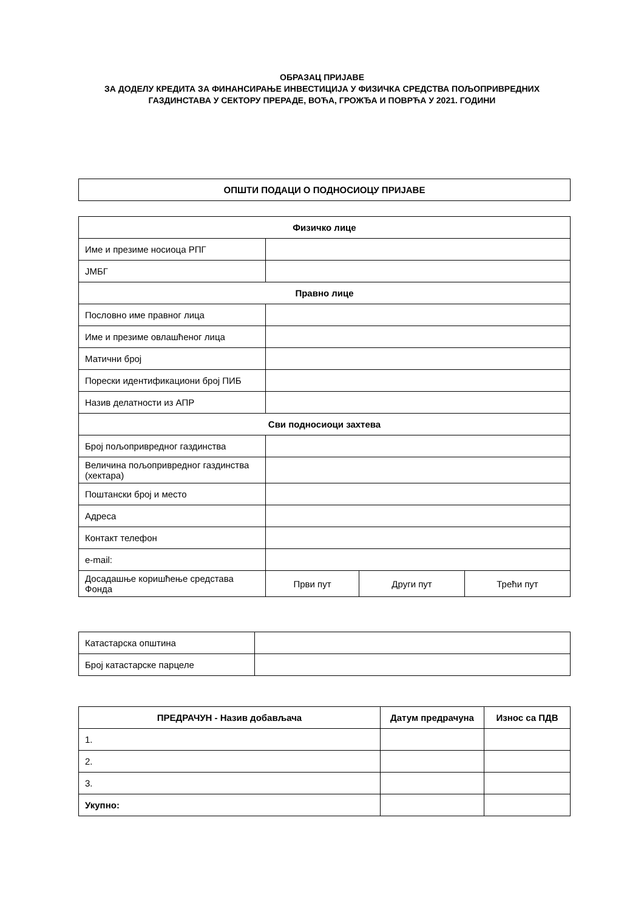ОБРАЗАЦ ПРИЈАВЕ
ЗА ДОДЕЛУ КРЕДИТА ЗА ФИНАНСИРАЊЕ ИНВЕСТИЦИЈА У ФИЗИЧКА СРЕДСТВА ПОЉОПРИВРЕДНИХ
ГАЗДИНСТАВА У СЕКТОРУ ПРЕРАДЕ, ВОЋА, ГРОЖЂА И ПОВРЋА У 2021. ГОДИНИ
| ОПШТИ ПОДАЦИ О ПОДНОСИОЦУ ПРИЈАВЕ |
| Физичко лице | | | |
| Име и презиме носиоца РПГ | | | |
| ЈМБГ | | | |
| Правно лице | | | |
| Пословно име правног лица | | | |
| Име и презиме овлашћеног лица | | | |
| Матични број | | | |
| Порески идентификациони број ПИБ | | | |
| Назив делатности из АПР | | | |
| Сви подносиоци захтева | | | |
| Број пољопривредног газдинства | | | |
| Величина пољопривредног газдинства (хектара) | | | |
| Поштански број и место | | | |
| Адреса | | | |
| Контакт телефон | | | |
| e-mail: | | | |
| Досадашње коришћење средстава Фонда | Први пут | Други пут | Трећи пут |
| Катастарска општина | |
| Број катастарске парцеле | |
| ПРЕДРАЧУН - Назив добављача | Датум предрачуна | Износ са ПДВ |
| --- | --- | --- |
| 1. | | |
| 2. | | |
| 3. | | |
| Укупно: | | |